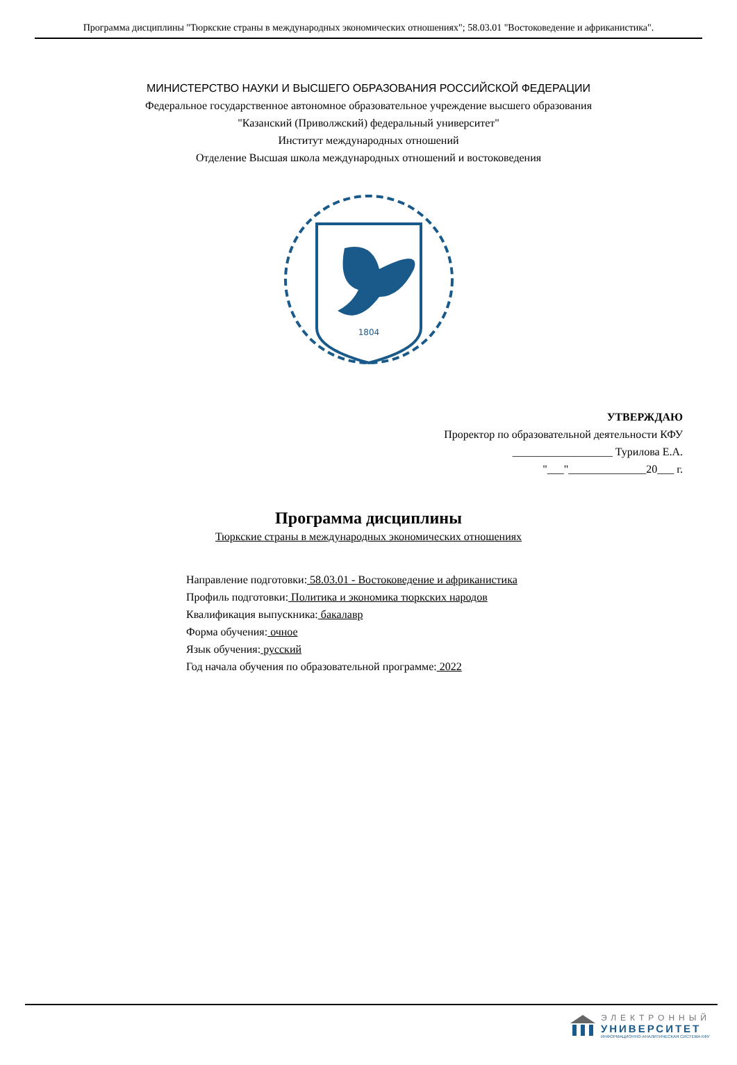Программа дисциплины "Тюркские страны в международных экономических отношениях"; 58.03.01 "Востоковедение и африканистика".
МИНИСТЕРСТВО НАУКИ И ВЫСШЕГО ОБРАЗОВАНИЯ РОССИЙСКОЙ ФЕДЕРАЦИИ
Федеральное государственное автономное образовательное учреждение высшего образования
"Казанский (Приволжский) федеральный университет"
Институт международных отношений
Отделение Высшая школа международных отношений и востоковедения
1804
УТВЕРЖДАЮ
Проректор по образовательной деятельности КФУ
__________________ Турилова Е.А.
"___"______________20___ г.
Программа дисциплины
Тюркские страны в международных экономических отношениях
Направление подготовки: 58.03.01 - Востоковедение и африканистика
Профиль подготовки: Политика и экономика тюркских народов
Квалификация выпускника: бакалавр
Форма обучения: очное
Язык обучения: русский
Год начала обучения по образовательной программе: 2022
ЭЛЕКТРОННЫЙ
УНИВЕРСИТЕТ
ИНФОРМАЦИОННО-АНАЛИТИЧЕСКАЯ СИСТЕМА КФУ